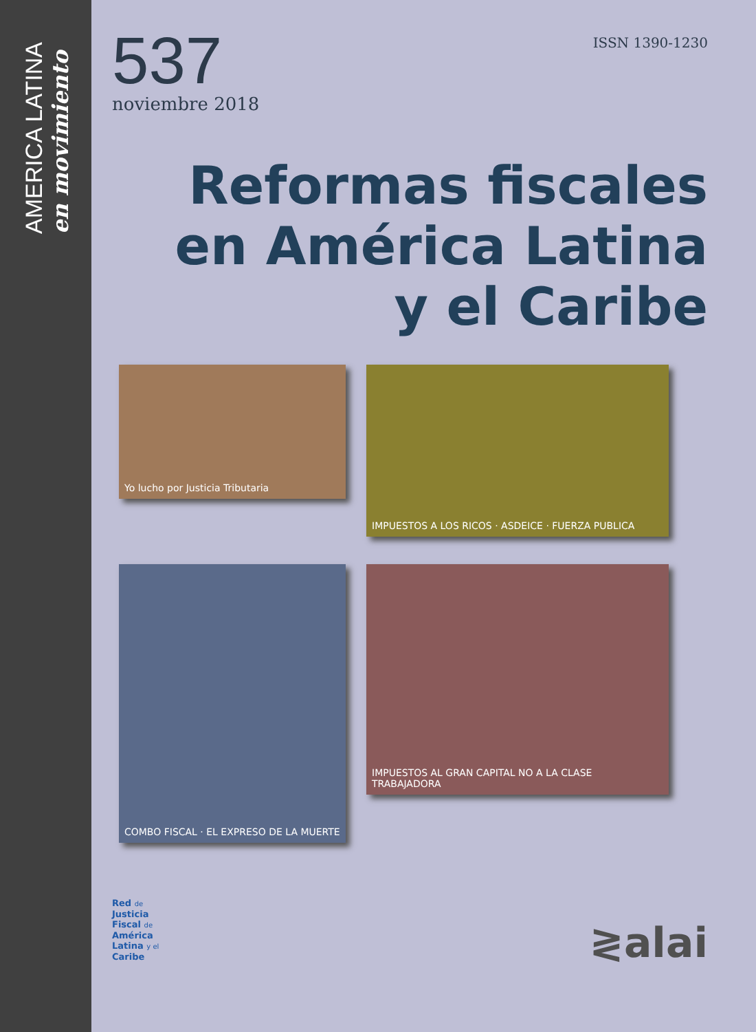AMERICA LATINA
en movimiento
537
noviembre 2018
ISSN 1390-1230
Reformas fiscales
en América Latina
y el Caribe
Yo lucho por Justicia Tributaria
IMPUESTOS A LOS RICOS · ASDEICE · FUERZA PUBLICA
COMBO FISCAL · EL EXPRESO DE LA MUERTE
IMPUESTOS AL GRAN CAPITAL NO A LA CLASE TRABAJADORA
Red de
Justicia
Fiscal de
América
Latina y el
Caribe
≷alai